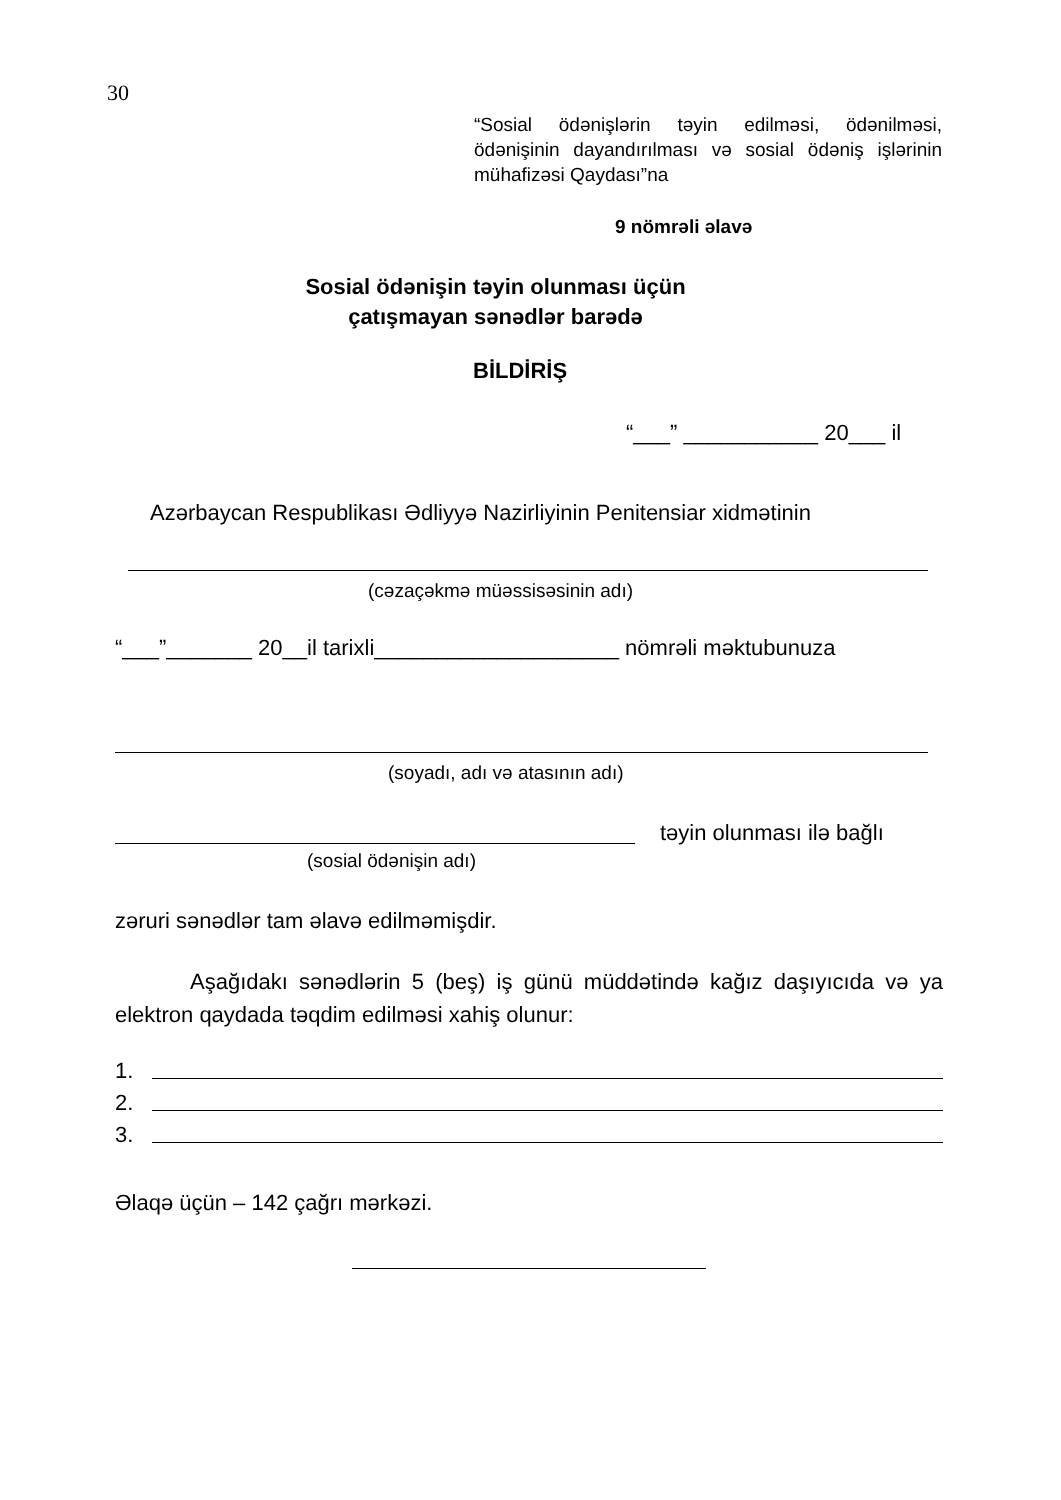30
“Sosial ödənişlərin təyin edilməsi, ödənilməsi, ödənişinin dayandırılması və sosial ödəniş işlərinin mühafizəsi Qaydası”na
9 nömrəli əlavə
Sosial ödənişin təyin olunması üçün
çatışmayan sənədlər barədə
BİLDİRİŞ
“___” ___________ 20___ il
Azərbaycan Respublikası Ədliyyə Nazirliyinin Penitensiar xidmətinin
(cəzaçəkmə müəssisəsinin adı)
“___”_______ 20__il tarixli____________________ nömrəli məktubunuza
(soyadı, adı və atasının adı)
təyin olunması ilə bağlı
(sosial ödənişin adı)
zəruri sənədlər tam əlavə edilməmişdir.
Aşağıdakı sənədlərin 5 (beş) iş günü müddətində kağız daşıyıcıda və ya elektron qaydada təqdim edilməsi xahiş olunur:
1.
2.
3.
Əlaqə üçün – 142 çağrı mərkəzi.